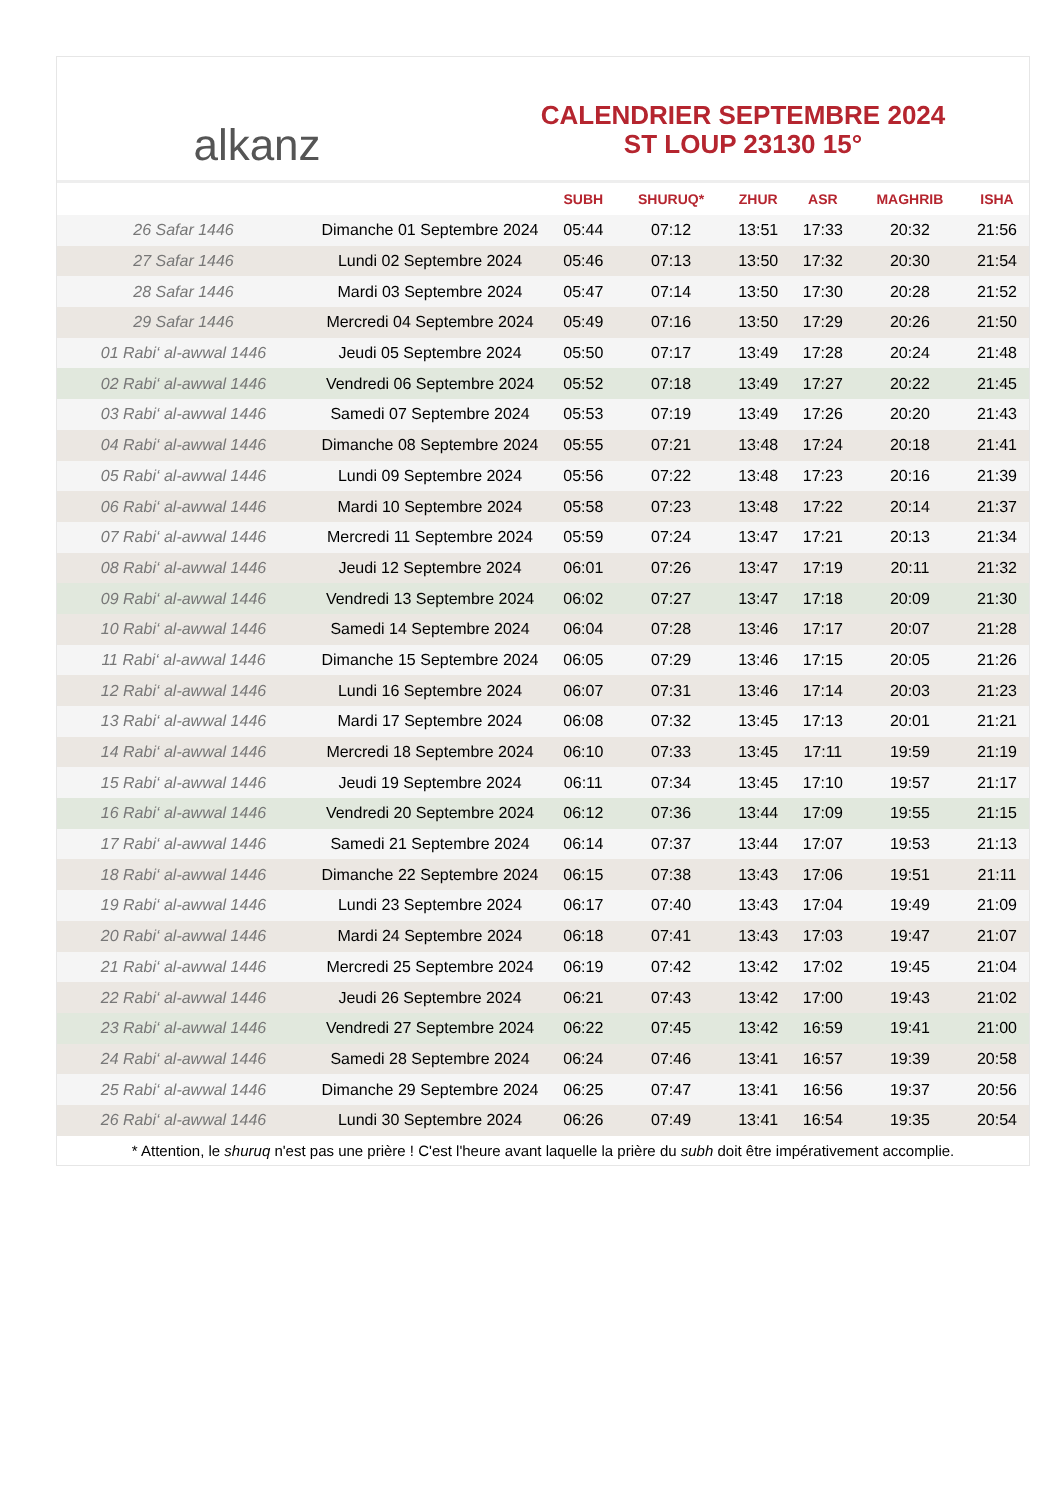alkanz
CALENDRIER SEPTEMBRE 2024
ST LOUP 23130 15°
| | | SUBH | SHURUQ* | ZHUR | ASR | MAGHRIB | ISHA |
| --- | --- | --- | --- | --- | --- | --- | --- |
| 26 Safar 1446 | Dimanche 01 Septembre 2024 | 05:44 | 07:12 | 13:51 | 17:33 | 20:32 | 21:56 |
| 27 Safar 1446 | Lundi 02 Septembre 2024 | 05:46 | 07:13 | 13:50 | 17:32 | 20:30 | 21:54 |
| 28 Safar 1446 | Mardi 03 Septembre 2024 | 05:47 | 07:14 | 13:50 | 17:30 | 20:28 | 21:52 |
| 29 Safar 1446 | Mercredi 04 Septembre 2024 | 05:49 | 07:16 | 13:50 | 17:29 | 20:26 | 21:50 |
| 01 Rabi‘ al-awwal 1446 | Jeudi 05 Septembre 2024 | 05:50 | 07:17 | 13:49 | 17:28 | 20:24 | 21:48 |
| 02 Rabi‘ al-awwal 1446 | Vendredi 06 Septembre 2024 | 05:52 | 07:18 | 13:49 | 17:27 | 20:22 | 21:45 |
| 03 Rabi‘ al-awwal 1446 | Samedi 07 Septembre 2024 | 05:53 | 07:19 | 13:49 | 17:26 | 20:20 | 21:43 |
| 04 Rabi‘ al-awwal 1446 | Dimanche 08 Septembre 2024 | 05:55 | 07:21 | 13:48 | 17:24 | 20:18 | 21:41 |
| 05 Rabi‘ al-awwal 1446 | Lundi 09 Septembre 2024 | 05:56 | 07:22 | 13:48 | 17:23 | 20:16 | 21:39 |
| 06 Rabi‘ al-awwal 1446 | Mardi 10 Septembre 2024 | 05:58 | 07:23 | 13:48 | 17:22 | 20:14 | 21:37 |
| 07 Rabi‘ al-awwal 1446 | Mercredi 11 Septembre 2024 | 05:59 | 07:24 | 13:47 | 17:21 | 20:13 | 21:34 |
| 08 Rabi‘ al-awwal 1446 | Jeudi 12 Septembre 2024 | 06:01 | 07:26 | 13:47 | 17:19 | 20:11 | 21:32 |
| 09 Rabi‘ al-awwal 1446 | Vendredi 13 Septembre 2024 | 06:02 | 07:27 | 13:47 | 17:18 | 20:09 | 21:30 |
| 10 Rabi‘ al-awwal 1446 | Samedi 14 Septembre 2024 | 06:04 | 07:28 | 13:46 | 17:17 | 20:07 | 21:28 |
| 11 Rabi‘ al-awwal 1446 | Dimanche 15 Septembre 2024 | 06:05 | 07:29 | 13:46 | 17:15 | 20:05 | 21:26 |
| 12 Rabi‘ al-awwal 1446 | Lundi 16 Septembre 2024 | 06:07 | 07:31 | 13:46 | 17:14 | 20:03 | 21:23 |
| 13 Rabi‘ al-awwal 1446 | Mardi 17 Septembre 2024 | 06:08 | 07:32 | 13:45 | 17:13 | 20:01 | 21:21 |
| 14 Rabi‘ al-awwal 1446 | Mercredi 18 Septembre 2024 | 06:10 | 07:33 | 13:45 | 17:11 | 19:59 | 21:19 |
| 15 Rabi‘ al-awwal 1446 | Jeudi 19 Septembre 2024 | 06:11 | 07:34 | 13:45 | 17:10 | 19:57 | 21:17 |
| 16 Rabi‘ al-awwal 1446 | Vendredi 20 Septembre 2024 | 06:12 | 07:36 | 13:44 | 17:09 | 19:55 | 21:15 |
| 17 Rabi‘ al-awwal 1446 | Samedi 21 Septembre 2024 | 06:14 | 07:37 | 13:44 | 17:07 | 19:53 | 21:13 |
| 18 Rabi‘ al-awwal 1446 | Dimanche 22 Septembre 2024 | 06:15 | 07:38 | 13:43 | 17:06 | 19:51 | 21:11 |
| 19 Rabi‘ al-awwal 1446 | Lundi 23 Septembre 2024 | 06:17 | 07:40 | 13:43 | 17:04 | 19:49 | 21:09 |
| 20 Rabi‘ al-awwal 1446 | Mardi 24 Septembre 2024 | 06:18 | 07:41 | 13:43 | 17:03 | 19:47 | 21:07 |
| 21 Rabi‘ al-awwal 1446 | Mercredi 25 Septembre 2024 | 06:19 | 07:42 | 13:42 | 17:02 | 19:45 | 21:04 |
| 22 Rabi‘ al-awwal 1446 | Jeudi 26 Septembre 2024 | 06:21 | 07:43 | 13:42 | 17:00 | 19:43 | 21:02 |
| 23 Rabi‘ al-awwal 1446 | Vendredi 27 Septembre 2024 | 06:22 | 07:45 | 13:42 | 16:59 | 19:41 | 21:00 |
| 24 Rabi‘ al-awwal 1446 | Samedi 28 Septembre 2024 | 06:24 | 07:46 | 13:41 | 16:57 | 19:39 | 20:58 |
| 25 Rabi‘ al-awwal 1446 | Dimanche 29 Septembre 2024 | 06:25 | 07:47 | 13:41 | 16:56 | 19:37 | 20:56 |
| 26 Rabi‘ al-awwal 1446 | Lundi 30 Septembre 2024 | 06:26 | 07:49 | 13:41 | 16:54 | 19:35 | 20:54 |
* Attention, le shuruq n'est pas une prière ! C'est l'heure avant laquelle la prière du subh doit être impérativement accomplie.